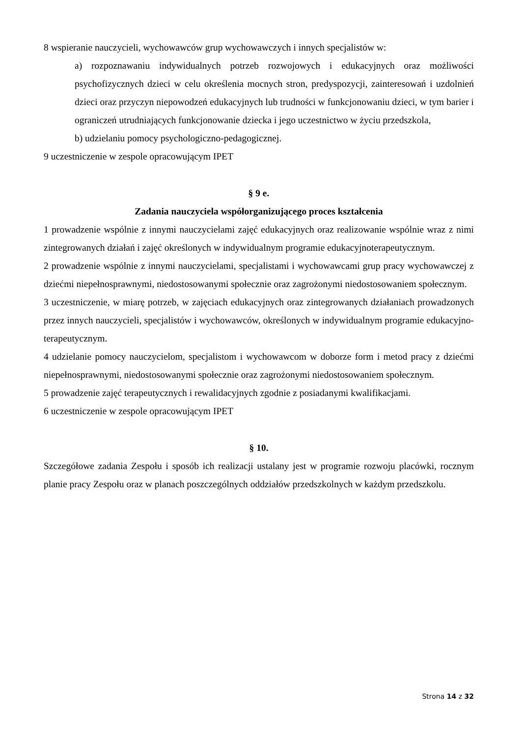8 wspieranie nauczycieli, wychowawców grup wychowawczych i innych specjalistów w:
a) rozpoznawaniu indywidualnych potrzeb rozwojowych i edukacyjnych oraz możliwości psychofizycznych dzieci w celu określenia mocnych stron, predyspozycji, zainteresowań i uzdolnień dzieci oraz przyczyn niepowodzeń edukacyjnych lub trudności w funkcjonowaniu dzieci, w tym barier i ograniczeń utrudniających funkcjonowanie dziecka i jego uczestnictwo w życiu przedszkola,
b) udzielaniu pomocy psychologiczno-pedagogicznej.
9 uczestniczenie w zespole opracowującym IPET
§ 9 e.
Zadania nauczyciela współorganizującego proces kształcenia
1 prowadzenie wspólnie z innymi nauczycielami zajęć edukacyjnych oraz realizowanie wspólnie wraz z nimi zintegrowanych działań i zajęć określonych w indywidualnym programie edukacyjnoterapeutycznym.
2 prowadzenie wspólnie z innymi nauczycielami, specjalistami i wychowawcami grup pracy wychowawczej z dziećmi niepełnosprawnymi, niedostosowanymi społecznie oraz zagrożonymi niedostosowaniem społecznym.
3 uczestniczenie, w miarę potrzeb, w zajęciach edukacyjnych oraz zintegrowanych działaniach prowadzonych przez innych nauczycieli, specjalistów i wychowawców, określonych w indywidualnym programie edukacyjno-terapeutycznym.
4 udzielanie pomocy nauczycielom, specjalistom i wychowawcom w doborze form i metod pracy z dziećmi niepełnosprawnymi, niedostosowanymi społecznie oraz zagrożonymi niedostosowaniem społecznym.
5 prowadzenie zajęć terapeutycznych i rewalidacyjnych zgodnie z posiadanymi kwalifikacjami.
6 uczestniczenie w zespole opracowującym IPET
§ 10.
Szczegółowe zadania Zespołu i sposób ich realizacji ustalany jest w programie rozwoju placówki, rocznym planie pracy Zespołu oraz w planach poszczególnych oddziałów przedszkolnych w każdym przedszkolu.
Strona 14 z 32